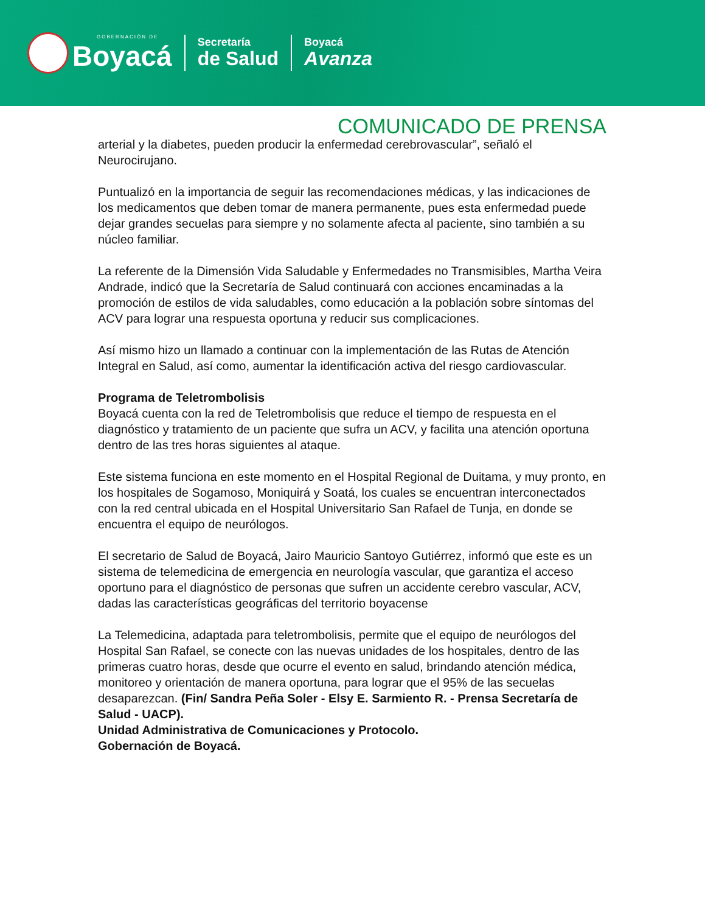GOBERNACIÓN DE
Boyacá
Secretaría
de Salud
Boyacá
Avanza
COMUNICADO DE PRENSA
arterial y la diabetes, pueden producir la enfermedad cerebrovascular”, señaló el Neurocirujano.
Puntualizó en la importancia de seguir las recomendaciones médicas, y las indicaciones de los medicamentos que deben tomar de manera permanente, pues esta enfermedad puede dejar grandes secuelas para siempre y no solamente afecta al paciente, sino también a su núcleo familiar.
La referente de la Dimensión Vida Saludable y Enfermedades no Transmisibles, Martha Veira Andrade, indicó que la Secretaría de Salud continuará con acciones encaminadas a la promoción de estilos de vida saludables, como educación a la población sobre síntomas del ACV para lograr una respuesta oportuna y reducir sus complicaciones.
Así mismo hizo un llamado a continuar con la implementación de las Rutas de Atención Integral en Salud, así como, aumentar la identificación activa del riesgo cardiovascular.
Programa de Teletrombolisis
Boyacá cuenta con la red de Teletrombolisis que reduce el tiempo de respuesta en el diagnóstico y tratamiento de un paciente que sufra un ACV, y facilita una atención oportuna dentro de las tres horas siguientes al ataque.
Este sistema funciona en este momento en el Hospital Regional de Duitama, y muy pronto, en los hospitales de Sogamoso, Moniquirá y Soatá, los cuales se encuentran interconectados con la red central ubicada en el Hospital Universitario San Rafael de Tunja, en donde se encuentra el equipo de neurólogos.
El secretario de Salud de Boyacá, Jairo Mauricio Santoyo Gutiérrez, informó que este es un sistema de telemedicina de emergencia en neurología vascular, que garantiza el acceso oportuno para el diagnóstico de personas que sufren un accidente cerebro vascular, ACV, dadas las características geográficas del territorio boyacense
La Telemedicina, adaptada para teletrombolisis, permite que el equipo de neurólogos del Hospital San Rafael, se conecte con las nuevas unidades de los hospitales, dentro de las primeras cuatro horas, desde que ocurre el evento en salud, brindando atención médica, monitoreo y orientación de manera oportuna, para lograr que el 95% de las secuelas desaparezcan. (Fin/ Sandra Peña Soler - Elsy E. Sarmiento R. - Prensa Secretaría de Salud - UACP).
Unidad Administrativa de Comunicaciones y Protocolo.
Gobernación de Boyacá.